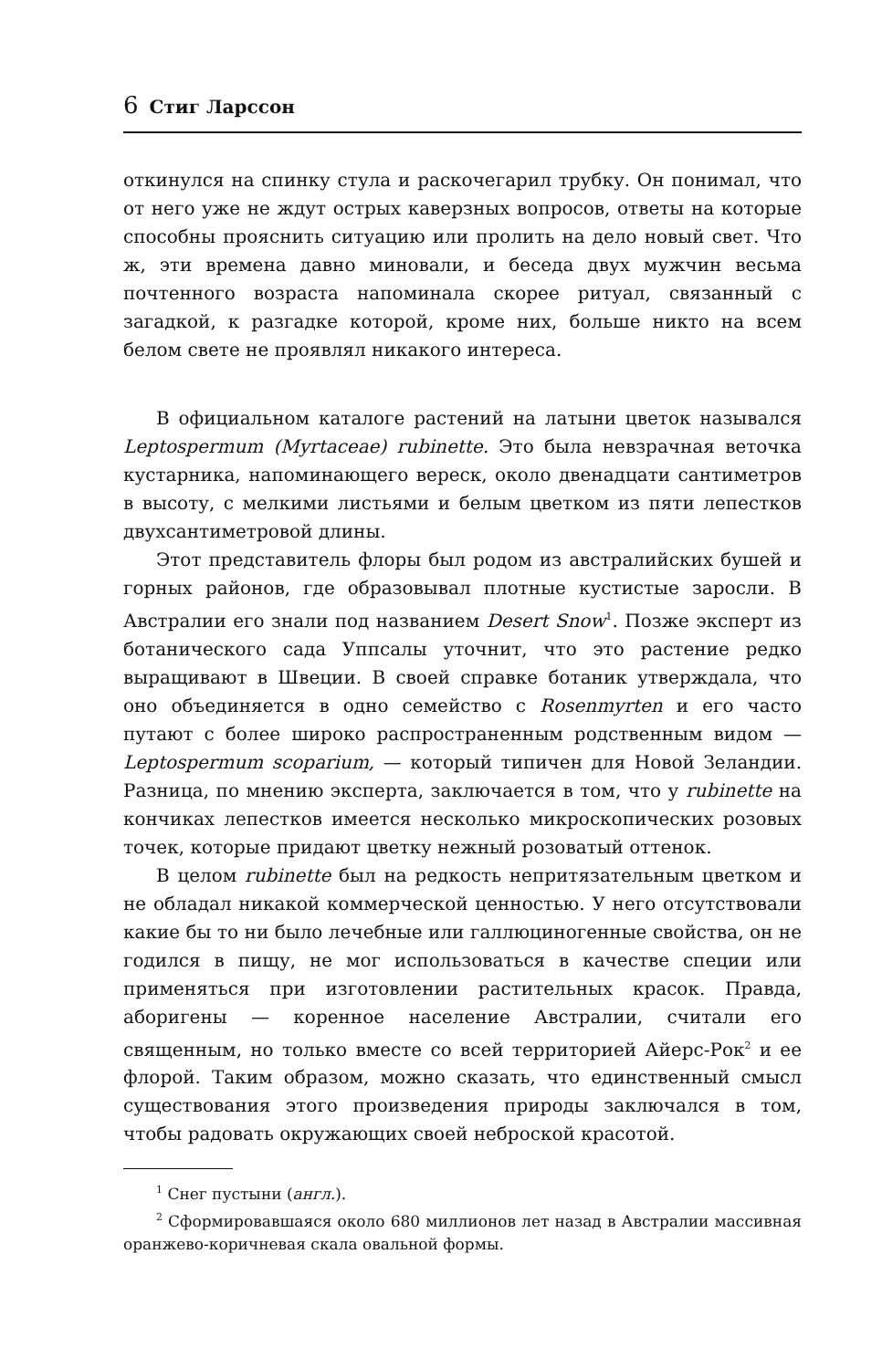6 Стиг Ларссон
откинулся на спинку стула и раскочегарил трубку. Он понимал, что от него уже не ждут острых каверзных вопросов, ответы на которые способны прояснить ситуацию или пролить на дело новый свет. Что ж, эти времена давно миновали, и беседа двух мужчин весьма почтенного возраста напоминала скорее ритуал, связанный с загадкой, к разгадке которой, кроме них, больше никто на всем белом свете не проявлял никакого интереса.
В официальном каталоге растений на латыни цветок назывался Leptospermum (Myrtaceae) rubinette. Это была невзрачная веточка кустарника, напоминающего вереск, около двенадцати сантиметров в высоту, с мелкими листьями и белым цветком из пяти лепестков двухсантиметровой длины.
Этот представитель флоры был родом из австралийских бушей и горных районов, где образовывал плотные кустистые заросли. В Австралии его знали под названием Desert Snow<sup>1</sup>. Позже эксперт из ботанического сада Уппсалы уточнит, что это растение редко выращивают в Швеции. В своей справке ботаник утверждала, что оно объединяется в одно семейство с Rosenmyrten и его часто путают с более широко распространенным родственным видом — Leptospermum scoparium, — который типичен для Новой Зеландии. Разница, по мнению эксперта, заключается в том, что у rubinette на кончиках лепестков имеется несколько микроскопических розовых точек, которые придают цветку нежный розоватый оттенок.
В целом rubinette был на редкость непритязательным цветком и не обладал никакой коммерческой ценностью. У него отсутствовали какие бы то ни было лечебные или галлюциногенные свойства, он не годился в пищу, не мог использоваться в качестве специи или применяться при изготовлении растительных красок. Правда, аборигены — коренное население Австралии, считали его священным, но только вместе со всей территорией Айерс-Рок<sup>2</sup> и ее флорой. Таким образом, можно сказать, что единственный смысл существования этого произведения природы заключался в том, чтобы радовать окружающих своей неброской красотой.
<sup>1</sup> Снег пустыни (англ.).
<sup>2</sup> Сформировавшаяся около 680 миллионов лет назад в Австралии массивная оранжево-коричневая скала овальной формы.